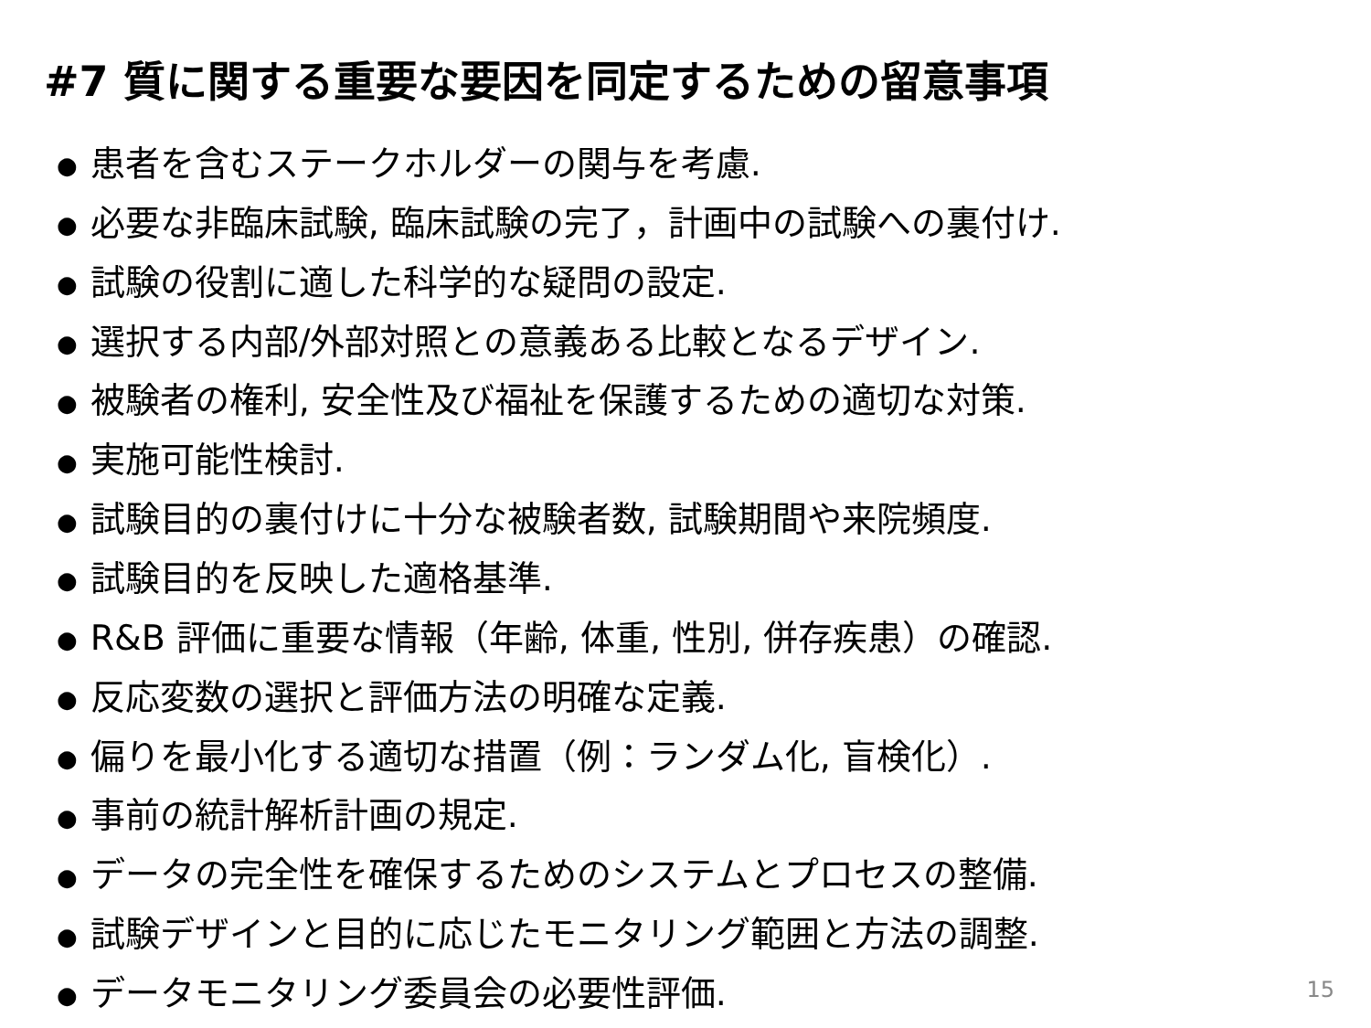#7 質に関する重要な要因を同定するための留意事項
● 患者を含むステークホルダーの関与を考慮.
● 必要な非臨床試験, 臨床試験の完了，計画中の試験への裏付け.
● 試験の役割に適した科学的な疑問の設定.
● 選択する内部/外部対照との意義ある比較となるデザイン.
● 被験者の権利, 安全性及び福祉を保護するための適切な対策.
● 実施可能性検討.
● 試験目的の裏付けに十分な被験者数, 試験期間や来院頻度.
● 試験目的を反映した適格基準.
● R&B 評価に重要な情報（年齢, 体重, 性別, 併存疾患）の確認.
● 反応変数の選択と評価方法の明確な定義.
● 偏りを最小化する適切な措置（例：ランダム化, 盲検化）.
● 事前の統計解析計画の規定.
● データの完全性を確保するためのシステムとプロセスの整備.
● 試験デザインと目的に応じたモニタリング範囲と方法の調整.
● データモニタリング委員会の必要性評価.
15